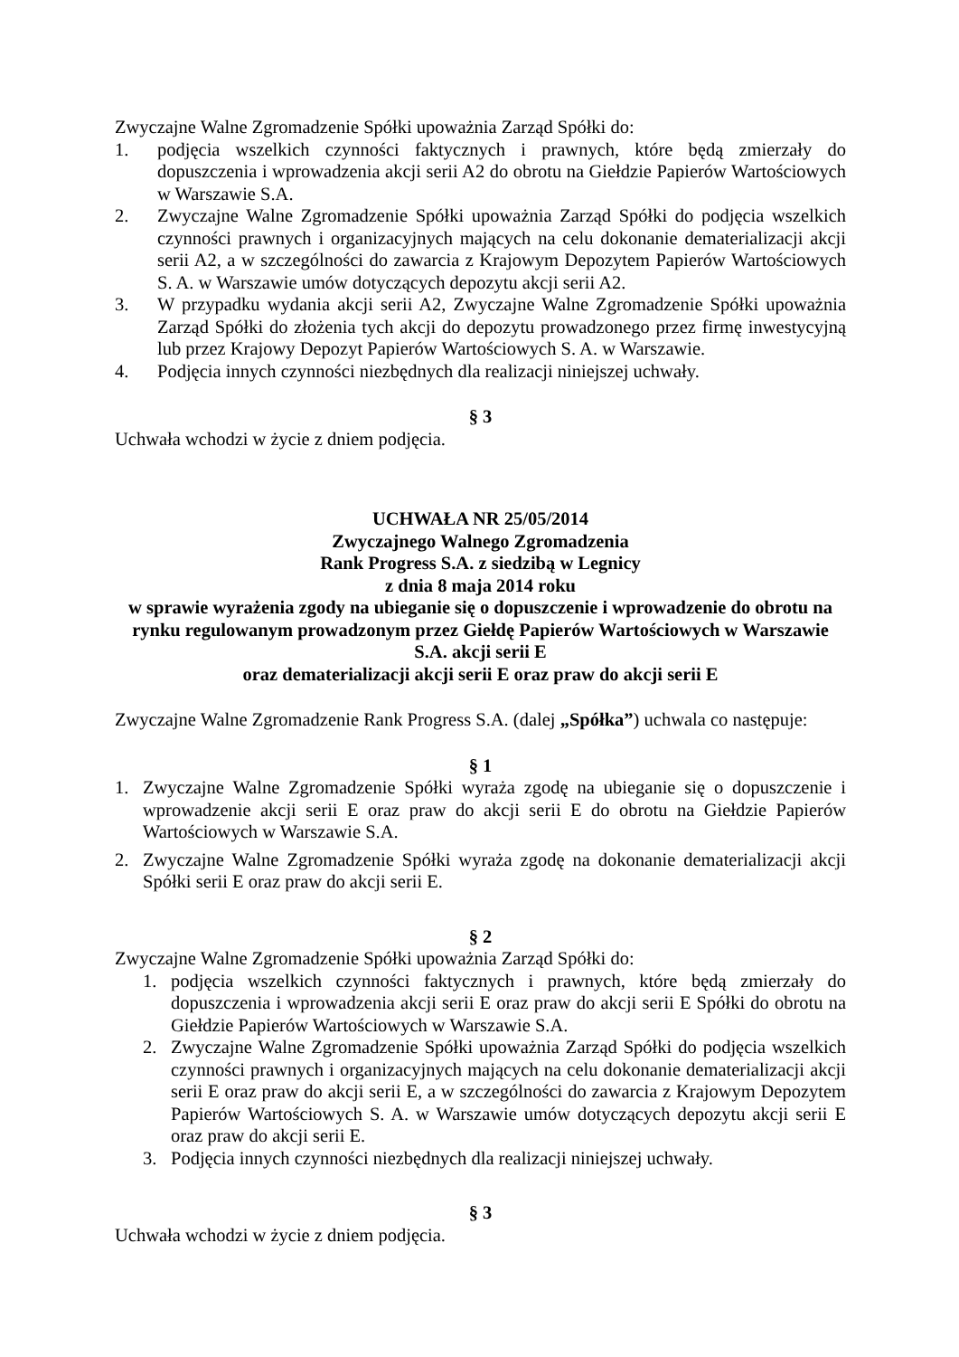Zwyczajne Walne Zgromadzenie Spółki upoważnia Zarząd Spółki do:
1. podjęcia wszelkich czynności faktycznych i prawnych, które będą zmierzały do dopuszczenia i wprowadzenia akcji serii A2 do obrotu na Giełdzie Papierów Wartościowych w Warszawie S.A.
2. Zwyczajne Walne Zgromadzenie Spółki upoważnia Zarząd Spółki do podjęcia wszelkich czynności prawnych i organizacyjnych mających na celu dokonanie dematerializacji akcji serii A2, a w szczególności do zawarcia z Krajowym Depozytem Papierów Wartościowych S. A. w Warszawie umów dotyczących depozytu akcji serii A2.
3. W przypadku wydania akcji serii A2, Zwyczajne Walne Zgromadzenie Spółki upoważnia Zarząd Spółki do złożenia tych akcji do depozytu prowadzonego przez firmę inwestycyjną lub przez Krajowy Depozyt Papierów Wartościowych S. A. w Warszawie.
4. Podjęcia innych czynności niezbędnych dla realizacji niniejszej uchwały.
§ 3
Uchwała wchodzi w życie z dniem podjęcia.
UCHWAŁA NR 25/05/2014
Zwyczajnego Walnego Zgromadzenia
Rank Progress S.A. z siedzibą w Legnicy
z dnia 8 maja 2014 roku
w sprawie wyrażenia zgody na ubieganie się o dopuszczenie i wprowadzenie do obrotu na rynku regulowanym prowadzonym przez Giełdę Papierów Wartościowych w Warszawie S.A. akcji serii E
oraz dematerializacji akcji serii E oraz praw do akcji serii E
Zwyczajne Walne Zgromadzenie Rank Progress S.A. (dalej „Spółka”) uchwala co następuje:
§ 1
1. Zwyczajne Walne Zgromadzenie Spółki wyraża zgodę na ubieganie się o dopuszczenie i wprowadzenie akcji serii E oraz praw do akcji serii E do obrotu na Giełdzie Papierów Wartościowych w Warszawie S.A.
2. Zwyczajne Walne Zgromadzenie Spółki wyraża zgodę na dokonanie dematerializacji akcji Spółki serii E oraz praw do akcji serii E.
§ 2
Zwyczajne Walne Zgromadzenie Spółki upoważnia Zarząd Spółki do:
1. podjęcia wszelkich czynności faktycznych i prawnych, które będą zmierzały do dopuszczenia i wprowadzenia akcji serii E oraz praw do akcji serii E Spółki do obrotu na Giełdzie Papierów Wartościowych w Warszawie S.A.
2. Zwyczajne Walne Zgromadzenie Spółki upoważnia Zarząd Spółki do podjęcia wszelkich czynności prawnych i organizacyjnych mających na celu dokonanie dematerializacji akcji serii E oraz praw do akcji serii E, a w szczególności do zawarcia z Krajowym Depozytem Papierów Wartościowych S. A. w Warszawie umów dotyczących depozytu akcji serii E oraz praw do akcji serii E.
3. Podjęcia innych czynności niezbędnych dla realizacji niniejszej uchwały.
§ 3
Uchwała wchodzi w życie z dniem podjęcia.